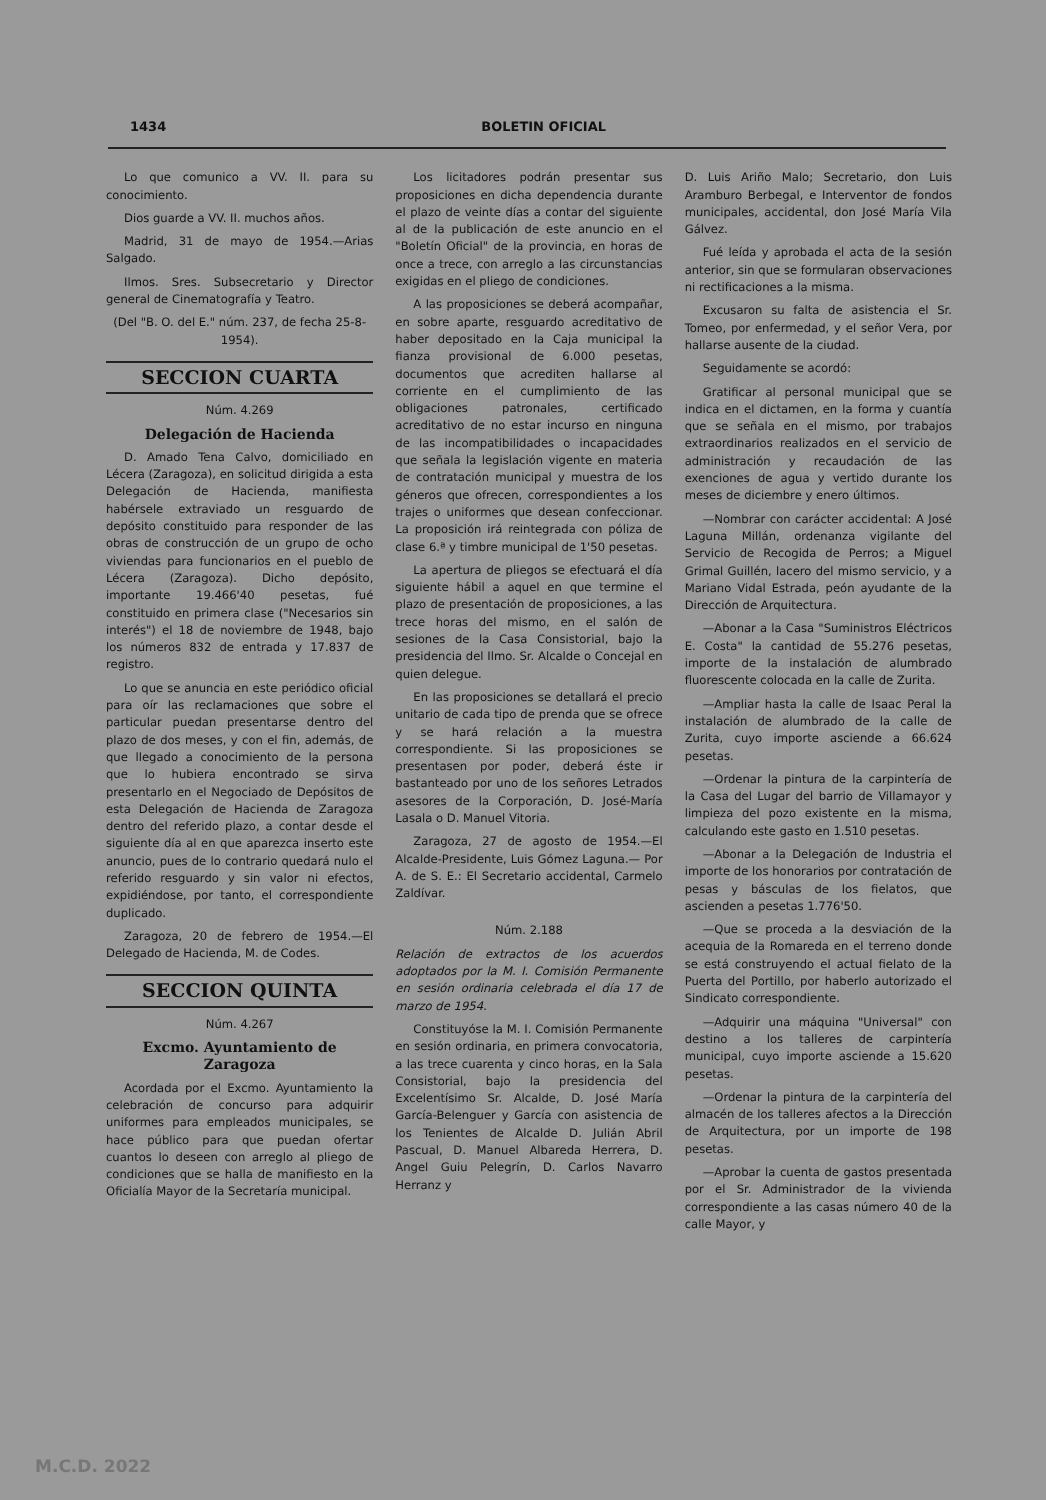1434 BOLETIN OFICIAL
Lo que comunico a VV. II. para su conocimiento.
Dios guarde a VV. II. muchos años.
Madrid, 31 de mayo de 1954.—Arias Salgado.
Ilmos. Sres. Subsecretario y Director general de Cinematografía y Teatro.
(Del "B. O. del E." núm. 237, de fecha 25-8-1954).
SECCION CUARTA
Núm. 4.269
Delegación de Hacienda
D. Amado Tena Calvo, domiciliado en Lécera (Zaragoza), en solicitud dirigida a esta Delegación de Hacienda, manifiesta habérsele extraviado un resguardo de depósito constituido para responder de las obras de construcción de un grupo de ocho viviendas para funcionarios en el pueblo de Lécera (Zaragoza). Dicho depósito, importante 19.466'40 pesetas, fué constituido en primera clase ("Necesarios sin interés") el 18 de noviembre de 1948, bajo los números 832 de entrada y 17.837 de registro.
Lo que se anuncia en este periódico oficial para oír las reclamaciones que sobre el particular puedan presentarse dentro del plazo de dos meses, y con el fin, además, de que llegado a conocimiento de la persona que lo hubiera encontrado se sirva presentarlo en el Negociado de Depósitos de esta Delegación de Hacienda de Zaragoza dentro del referido plazo, a contar desde el siguiente día al en que aparezca inserto este anuncio, pues de lo contrario quedará nulo el referido resguardo y sin valor ni efectos, expidiéndose, por tanto, el correspondiente duplicado.
Zaragoza, 20 de febrero de 1954.—El Delegado de Hacienda, M. de Codes.
SECCION QUINTA
Núm. 4.267
Excmo. Ayuntamiento de Zaragoza
Acordada por el Excmo. Ayuntamiento la celebración de concurso para adquirir uniformes para empleados municipales, se hace público para que puedan ofertar cuantos lo deseen con arreglo al pliego de condiciones que se halla de manifiesto en la Oficialía Mayor de la Secretaría municipal.
Los licitadores podrán presentar sus proposiciones en dicha dependencia durante el plazo de veinte días a contar del siguiente al de la publicación de este anuncio en el "Boletín Oficial" de la provincia, en horas de once a trece, con arreglo a las circunstancias exigidas en el pliego de condiciones.
A las proposiciones se deberá acompañar, en sobre aparte, resguardo acreditativo de haber depositado en la Caja municipal la fianza provisional de 6.000 pesetas, documentos que acrediten hallarse al corriente en el cumplimiento de las obligaciones patronales, certificado acreditativo de no estar incurso en ninguna de las incompatibilidades o incapacidades que señala la legislación vigente en materia de contratación municipal y muestra de los géneros que ofrecen, correspondientes a los trajes o uniformes que desean confeccionar. La proposición irá reintegrada con póliza de clase 6.ª y timbre municipal de 1'50 pesetas.
La apertura de pliegos se efectuará el día siguiente hábil a aquel en que termine el plazo de presentación de proposiciones, a las trece horas del mismo, en el salón de sesiones de la Casa Consistorial, bajo la presidencia del Ilmo. Sr. Alcalde o Concejal en quien delegue.
En las proposiciones se detallará el precio unitario de cada tipo de prenda que se ofrece y se hará relación a la muestra correspondiente. Si las proposiciones se presentasen por poder, deberá éste ir bastanteado por uno de los señores Letrados asesores de la Corporación, D. José-María Lasala o D. Manuel Vitoria.
Zaragoza, 27 de agosto de 1954.—El Alcalde-Presidente, Luis Gómez Laguna.— Por A. de S. E.: El Secretario accidental, Carmelo Zaldívar.
Núm. 2.188
Relación de extractos de los acuerdos adoptados por la M. I. Comisión Permanente en sesión ordinaria celebrada el día 17 de marzo de 1954.
Constituyóse la M. I. Comisión Permanente en sesión ordinaria, en primera convocatoria, a las trece cuarenta y cinco horas, en la Sala Consistorial, bajo la presidencia del Excelentísimo Sr. Alcalde, D. José María García-Belenguer y García con asistencia de los Tenientes de Alcalde D. Julián Abril Pascual, D. Manuel Albareda Herrera, D. Angel Guiu Pelegrín, D. Carlos Navarro Herranz y
D. Luis Ariño Malo; Secretario, don Luis Aramburo Berbegal, e Interventor de fondos municipales, accidental, don José María Vila Gálvez.
Fué leída y aprobada el acta de la sesión anterior, sin que se formularan observaciones ni rectificaciones a la misma.
Excusaron su falta de asistencia el Sr. Tomeo, por enfermedad, y el señor Vera, por hallarse ausente de la ciudad.
Seguidamente se acordó:
Gratificar al personal municipal que se indica en el dictamen, en la forma y cuantía que se señala en el mismo, por trabajos extraordinarios realizados en el servicio de administración y recaudación de las exenciones de agua y vertido durante los meses de diciembre y enero últimos.
—Nombrar con carácter accidental: A José Laguna Millán, ordenanza vigilante del Servicio de Recogida de Perros; a Miguel Grimal Guillén, lacero del mismo servicio, y a Mariano Vidal Estrada, peón ayudante de la Dirección de Arquitectura.
—Abonar a la Casa "Suministros Eléctricos E. Costa" la cantidad de 55.276 pesetas, importe de la instalación de alumbrado fluorescente colocada en la calle de Zurita.
—Ampliar hasta la calle de Isaac Peral la instalación de alumbrado de la calle de Zurita, cuyo importe asciende a 66.624 pesetas.
—Ordenar la pintura de la carpintería de la Casa del Lugar del barrio de Villamayor y limpieza del pozo existente en la misma, calculando este gasto en 1.510 pesetas.
—Abonar a la Delegación de Industria el importe de los honorarios por contratación de pesas y básculas de los fielatos, que ascienden a pesetas 1.776'50.
—Que se proceda a la desviación de la acequia de la Romareda en el terreno donde se está construyendo el actual fielato de la Puerta del Portillo, por haberlo autorizado el Sindicato correspondiente.
—Adquirir una máquina "Universal" con destino a los talleres de carpintería municipal, cuyo importe asciende a 15.620 pesetas.
—Ordenar la pintura de la carpintería del almacén de los talleres afectos a la Dirección de Arquitectura, por un importe de 198 pesetas.
—Aprobar la cuenta de gastos presentada por el Sr. Administrador de la vivienda correspondiente a las casas número 40 de la calle Mayor, y
M.C.D. 2022